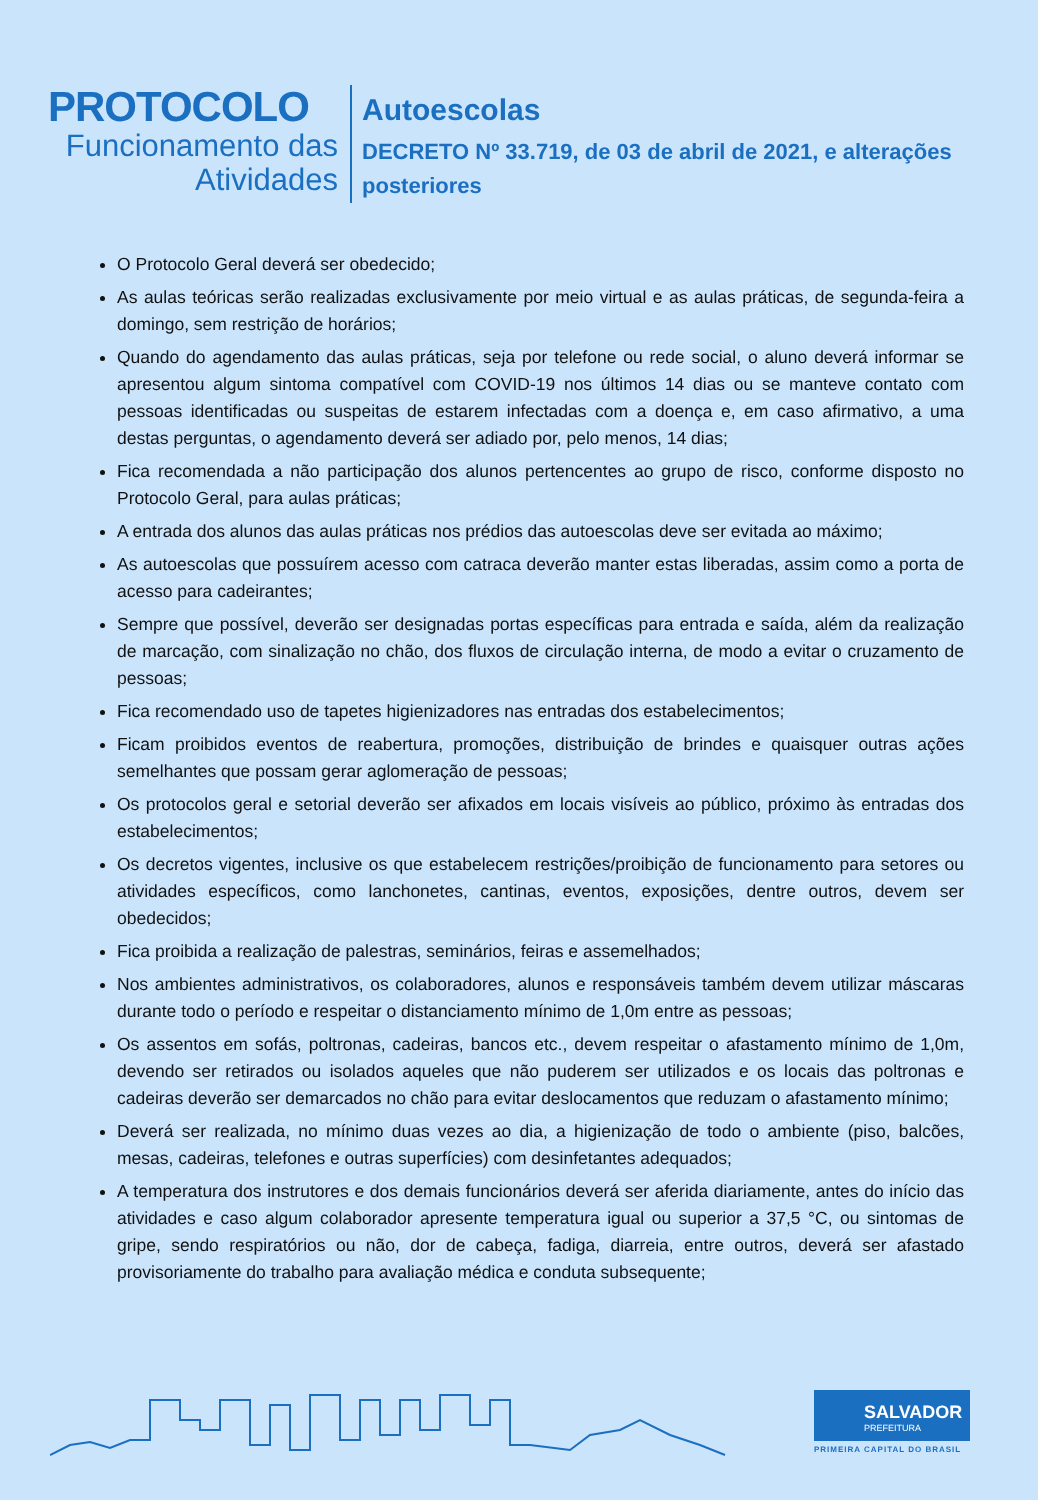PROTOCOLO
Funcionamento das
Atividades
Autoescolas
DECRETO Nº 33.719, de 03 de abril de 2021, e alterações
posteriores
O Protocolo Geral deverá ser obedecido;
As aulas teóricas serão realizadas exclusivamente por meio virtual e as aulas práticas, de segunda-feira a domingo, sem restrição de horários;
Quando do agendamento das aulas práticas, seja por telefone ou rede social, o aluno deverá informar se apresentou algum sintoma compatível com COVID-19 nos últimos 14 dias ou se manteve contato com pessoas identificadas ou suspeitas de estarem infectadas com a doença e, em caso afirmativo, a uma destas perguntas, o agendamento deverá ser adiado por, pelo menos, 14 dias;
Fica recomendada a não participação dos alunos pertencentes ao grupo de risco, conforme disposto no Protocolo Geral, para aulas práticas;
A entrada dos alunos das aulas práticas nos prédios das autoescolas deve ser evitada ao máximo;
As autoescolas que possuírem acesso com catraca deverão manter estas liberadas, assim como a porta de acesso para cadeirantes;
Sempre que possível, deverão ser designadas portas específicas para entrada e saída, além da realização de marcação, com sinalização no chão, dos fluxos de circulação interna, de modo a evitar o cruzamento de pessoas;
Fica recomendado uso de tapetes higienizadores nas entradas dos estabelecimentos;
Ficam proibidos eventos de reabertura, promoções, distribuição de brindes e quaisquer outras ações semelhantes que possam gerar aglomeração de pessoas;
Os protocolos geral e setorial deverão ser afixados em locais visíveis ao público, próximo às entradas dos estabelecimentos;
Os decretos vigentes, inclusive os que estabelecem restrições/proibição de funcionamento para setores ou atividades específicos, como lanchonetes, cantinas, eventos, exposições, dentre outros, devem ser obedecidos;
Fica proibida a realização de palestras, seminários, feiras e assemelhados;
Nos ambientes administrativos, os colaboradores, alunos e responsáveis também devem utilizar máscaras durante todo o período e respeitar o distanciamento mínimo de 1,0m entre as pessoas;
Os assentos em sofás, poltronas, cadeiras, bancos etc., devem respeitar o afastamento mínimo de 1,0m, devendo ser retirados ou isolados aqueles que não puderem ser utilizados e os locais das poltronas e cadeiras deverão ser demarcados no chão para evitar deslocamentos que reduzam o afastamento mínimo;
Deverá ser realizada, no mínimo duas vezes ao dia, a higienização de todo o ambiente (piso, balcões, mesas, cadeiras, telefones e outras superfícies) com desinfetantes adequados;
A temperatura dos instrutores e dos demais funcionários deverá ser aferida diariamente, antes do início das atividades e caso algum colaborador apresente temperatura igual ou superior a 37,5 °C, ou sintomas de gripe, sendo respiratórios ou não, dor de cabeça, fadiga, diarreia, entre outros, deverá ser afastado provisoriamente do trabalho para avaliação médica e conduta subsequente;
SALVADOR
PREFEITURA
PRIMEIRA CAPITAL DO BRASIL